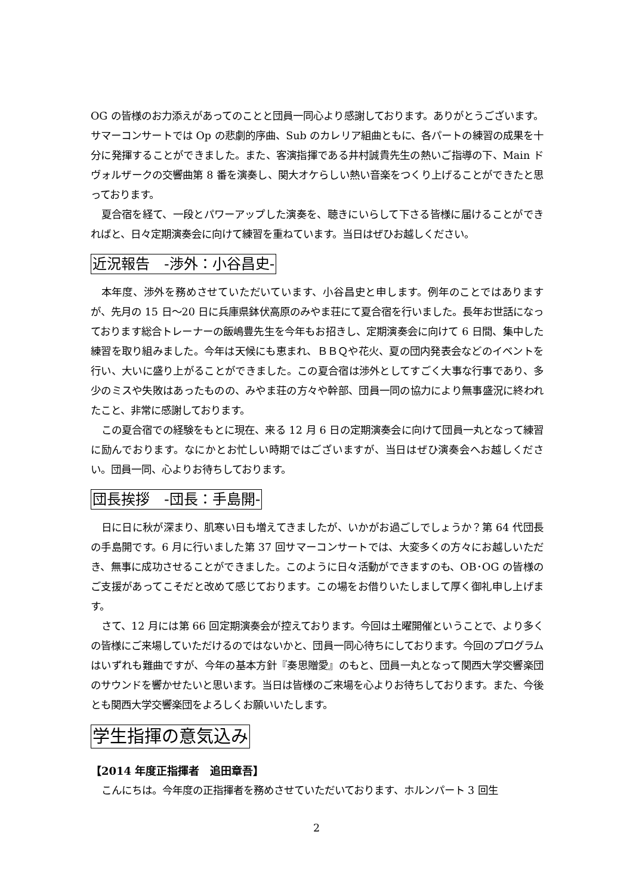OG の皆様のお力添えがあってのことと団員一同心より感謝しております。ありがとうございます。サマーコンサートでは Op の悲劇的序曲、Sub のカレリア組曲ともに、各パートの練習の成果を十分に発揮することができました。また、客演指揮である井村誠貴先生の熱いご指導の下、Main ドヴォルザークの交響曲第 8 番を演奏し、関大オケらしい熱い音楽をつくり上げることができたと思っております。
夏合宿を経て、一段とパワーアップした演奏を、聴きにいらして下さる皆様に届けることができればと、日々定期演奏会に向けて練習を重ねています。当日はぜひお越しください。
近況報告　-渉外：小谷昌史-
本年度、渉外を務めさせていただいています、小谷昌史と申します。例年のことではありますが、先月の 15 日～20 日に兵庫県鉢伏高原のみやま荘にて夏合宿を行いました。長年お世話になっております総合トレーナーの飯嶋豊先生を今年もお招きし、定期演奏会に向けて 6 日間、集中した練習を取り組みました。今年は天候にも恵まれ、ＢＢＱや花火、夏の団内発表会などのイベントを行い、大いに盛り上がることができました。この夏合宿は渉外としてすごく大事な行事であり、多少のミスや失敗はあったものの、みやま荘の方々や幹部、団員一同の協力により無事盛況に終われたこと、非常に感謝しております。
この夏合宿での経験をもとに現在、来る 12 月 6 日の定期演奏会に向けて団員一丸となって練習に励んでおります。なにかとお忙しい時期ではございますが、当日はぜひ演奏会へお越しください。団員一同、心よりお待ちしております。
団長挨拶　-団長：手島開-
日に日に秋が深まり、肌寒い日も増えてきましたが、いかがお過ごしでしょうか？第 64 代団長の手島開です。6 月に行いました第 37 回サマーコンサートでは、大変多くの方々にお越しいただき、無事に成功させることができました。このように日々活動ができますのも、OB･OG の皆様のご支援があってこそだと改めて感じております。この場をお借りいたしまして厚く御礼申し上げます。
さて、12 月には第 66 回定期演奏会が控えております。今回は土曜開催ということで、より多くの皆様にご来場していただけるのではないかと、団員一同心待ちにしております。今回のプログラムはいずれも難曲ですが、今年の基本方針『奏思贈愛』のもと、団員一丸となって関西大学交響楽団のサウンドを響かせたいと思います。当日は皆様のご来場を心よりお待ちしております。また、今後とも関西大学交響楽団をよろしくお願いいたします。
学生指揮の意気込み
【2014 年度正指揮者　追田章吾】
こんにちは。今年度の正指揮者を務めさせていただいております、ホルンパート 3 回生
2